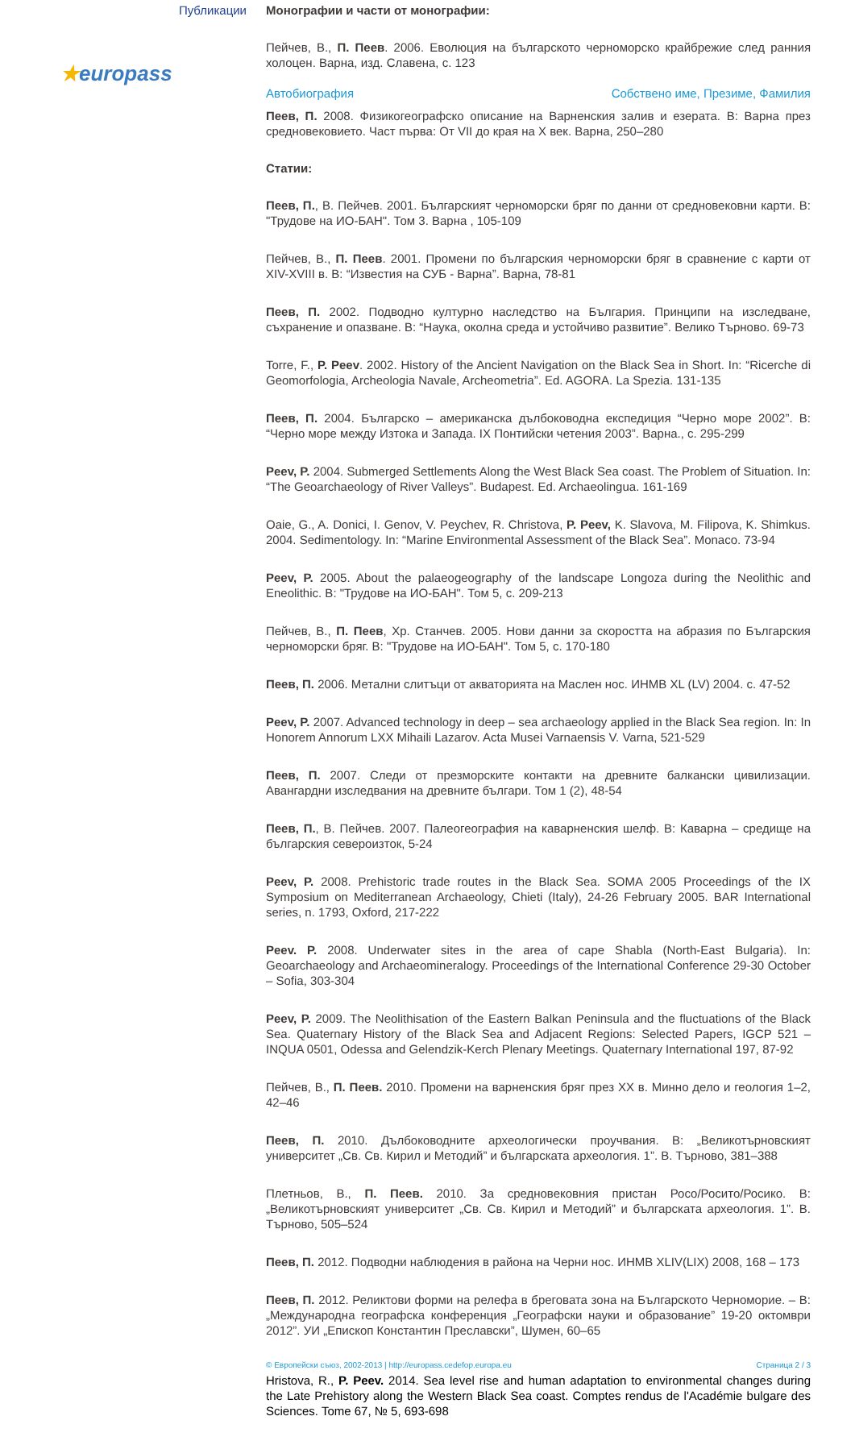Публикации
★europass
Монографии и части от монографии:
Пейчев, В., П. Пеев. 2006. Еволюция на българското черноморско крайбрежие след ранния холоцен. Варна, изд. Славена, с. 123
Автобиография Собствено име, Презиме, Фамилия
Пеев, П. 2008. Физикогеографско описание на Варненския залив и езерата. В: Варна през средновековието. Част първа: От VII до края на X век. Варна, 250–280
Статии:
Пеев, П., В. Пейчев. 2001. Българският черноморски бряг по данни от средновековни карти. В: "Трудове на ИО-БАН". Том 3. Варна , 105-109
Пейчев, В., П. Пеев. 2001. Промени по българския черноморски бряг в сравнение с карти от XIV-XVIII в. В: “Известия на СУБ - Варна”. Варна, 78-81
Пеев, П. 2002. Подводно културно наследство на България. Принципи на изследване, съхранение и опазване. В: “Наука, околна среда и устойчиво развитие”. Велико Търново. 69-73
Torre, F., P. Peev. 2002. History of the Ancient Navigation on the Black Sea in Short. In: “Ricerche di Geomorfologia, Archeologia Navale, Archeometria”. Ed. AGORA. La Spezia. 131-135
Пеев, П. 2004. Българско – американска дълбоководна експедиция “Черно море 2002”. В: “Черно море между Изтока и Запада. IX Понтийски четения 2003”. Варна., с. 295-299
Peev, P. 2004. Submerged Settlements Along the West Black Sea coast. The Problem of Situation. In: “The Geoarchaeology of River Valleys”. Budapest. Ed. Archaeolingua. 161-169
Oaie, G., A. Donici, I. Genov, V. Peychev, R. Christova, P. Peev, K. Slavova, M. Filipova, K. Shimkus. 2004. Sedimentology. In: “Marine Environmental Assessment of the Black Sea”. Monaco. 73-94
Peev, P. 2005. About the palaeogeography of the landscape Longoza during the Neolithic and Eneolithic. В: "Трудове на ИО-БАН". Том 5, с. 209-213
Пейчев, В., П. Пеев, Хр. Станчев. 2005. Нови данни за скоростта на абразия по Българския черноморски бряг. В: "Трудове на ИО-БАН". Том 5, с. 170-180
Пеев, П. 2006. Метални слитъци от акваторията на Маслен нос. ИНМВ XL (LV) 2004. с. 47-52
Peev, P. 2007. Advanced technology in deep – sea archaeology applied in the Black Sea region. In: In Honorem Annorum LXX Mihaili Lazarov. Acta Musei Varnaensis V. Varna, 521-529
Пеев, П. 2007. Следи от презморските контакти на древните балкански цивилизации. Авангардни изследвания на древните българи. Том 1 (2), 48-54
Пеев, П., В. Пейчев. 2007. Палеогеография на каварненския шелф. В: Каварна – средище на българския североизток, 5-24
Peev, P. 2008. Prehistoric trade routes in the Black Sea. SOMA 2005 Proceedings of the IX Symposium on Mediterranean Archaeology, Chieti (Italy), 24-26 February 2005. BAR International series, n. 1793, Oxford, 217-222
Peev. P. 2008. Underwater sites in the area of cape Shabla (North-East Bulgaria). In: Geoarchaeology and Archaeomineralogy. Proceedings of the International Conference 29-30 October – Sofia, 303-304
Peev, P. 2009. The Neolithisation of the Eastern Balkan Peninsula and the fluctuations of the Black Sea. Quaternary History of the Black Sea and Adjacent Regions: Selected Papers, IGCP 521 – INQUA 0501, Odessa and Gelendzik-Kerch Plenary Meetings. Quaternary International 197, 87-92
Пейчев, В., П. Пеев. 2010. Промени на варненския бряг през XX в. Минно дело и геология 1–2, 42–46
Пеев, П. 2010. Дълбоководните археологически проучвания. В: „Великотърновският университет „Св. Св. Кирил и Методий” и българската археология. 1”. В. Търново, 381–388
Плетньов, В., П. Пеев. 2010. За средновековния пристан Росо/Росито/Росико. В: „Великотърновският университет „Св. Св. Кирил и Методий” и българската археология. 1”. В. Търново, 505–524
Пеев, П. 2012. Подводни наблюдения в района на Черни нос. ИНМВ XLIV(LIX) 2008, 168 – 173
Пеев, П. 2012. Реликтови форми на релефа в бреговата зона на Българското Черноморие. – В: „Международна географска конференция „Географски науки и образование” 19-20 октомври 2012”. УИ „Епископ Константин Преславски”, Шумен, 60–65
© Европейски съюз, 2002-2013 | http://europass.cedefop.europa.eu Страница 2 / 3
Hristova, R., P. Peev. 2014. Sea level rise and human adaptation to environmental changes during the Late Prehistory along the Western Black Sea coast. Comptes rendus de l'Académie bulgare des Sciences. Tome 67, № 5, 693-698